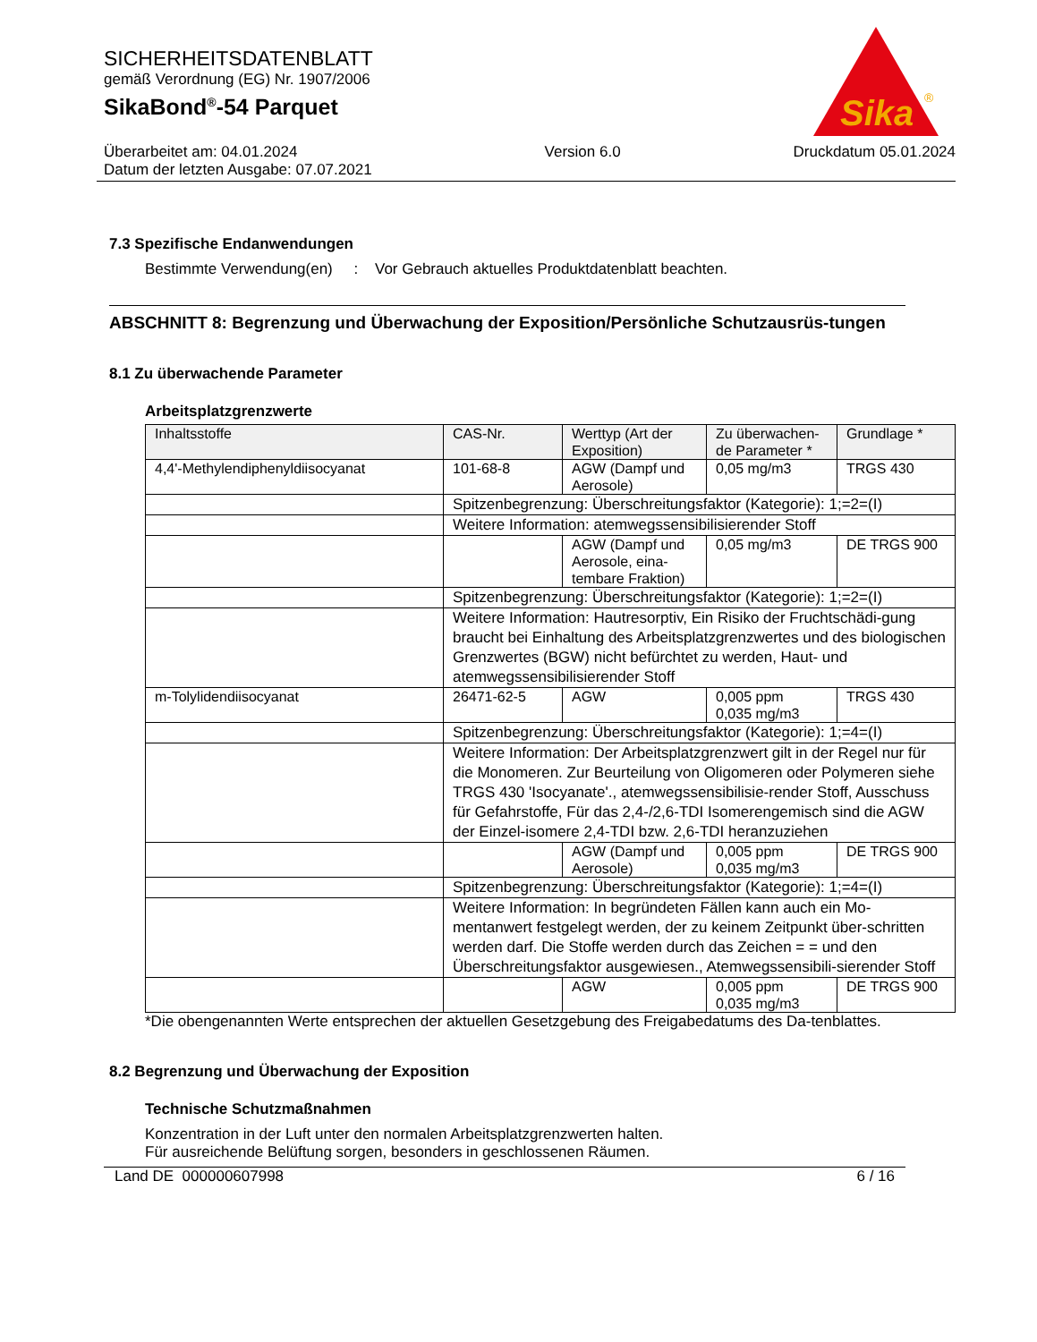Sika
®
SICHERHEITSDATENBLATT
gemäß Verordnung (EG) Nr. 1907/2006
SikaBond<sup>®</sup>-54 Parquet
Überarbeitet am: 04.01.2024
Datum der letzten Ausgabe: 07.07.2021 Version 6.0 Druckdatum 05.01.2024
7.3 Spezifische Endanwendungen
Bestimmte Verwendung(en) : Vor Gebrauch aktuelles Produktdatenblatt beachten.
ABSCHNITT 8: Begrenzung und Überwachung der Exposition/Persönliche Schutzausrüs-tungen
8.1 Zu überwachende Parameter
Arbeitsplatzgrenzwerte
| Inhaltsstoffe | CAS-Nr. | Werttyp (Art der Exposition) | Zu überwachen-de Parameter * | Grundlage * |
| --- | --- | --- | --- | --- |
| 4,4'-Methylendiphenyldiisocyanat | 101-68-8 | AGW (Dampf und Aerosole) | 0,05 mg/m3 | TRGS 430 |
| | Spitzenbegrenzung: Überschreitungsfaktor (Kategorie): 1;=2=(I) | | | |
| | Weitere Information: atemwegssensibilisierender Stoff | | | |
| | | AGW (Dampf und Aerosole, eina-tembare Fraktion) | 0,05 mg/m3 | DE TRGS 900 |
| | Spitzenbegrenzung: Überschreitungsfaktor (Kategorie): 1;=2=(I) | | | |
| | Weitere Information: Hautresorptiv, Ein Risiko der Fruchtschädi-gung braucht bei Einhaltung des Arbeitsplatzgrenzwertes und des biologischen Grenzwertes (BGW) nicht befürchtet zu werden, Haut- und atemwegssensibilisierender Stoff | | | |
| m-Tolylidendiisocyanat | 26471-62-5 | AGW | 0,005 ppm 0,035 mg/m3 | TRGS 430 |
| | Spitzenbegrenzung: Überschreitungsfaktor (Kategorie): 1;=4=(I) | | | |
| | Weitere Information: Der Arbeitsplatzgrenzwert gilt in der Regel nur für die Monomeren. Zur Beurteilung von Oligomeren oder Polymeren siehe TRGS 430 'Isocyanate'., atemwegssensibilisie-render Stoff, Ausschuss für Gefahrstoffe, Für das 2,4-/2,6-TDI Isomerengemisch sind die AGW der Einzel-isomere 2,4-TDI bzw. 2,6-TDI heranzuziehen | | | |
| | | AGW (Dampf und Aerosole) | 0,005 ppm 0,035 mg/m3 | DE TRGS 900 |
| | Spitzenbegrenzung: Überschreitungsfaktor (Kategorie): 1;=4=(I) | | | |
| | Weitere Information: In begründeten Fällen kann auch ein Mo-mentanwert festgelegt werden, der zu keinem Zeitpunkt über-schritten werden darf. Die Stoffe werden durch das Zeichen = = und den Überschreitungsfaktor ausgewiesen., Atemwegssensibili-sierender Stoff | | | |
| | | AGW | 0,005 ppm 0,035 mg/m3 | DE TRGS 900 |
*Die obengenannten Werte entsprechen der aktuellen Gesetzgebung des Freigabedatums des Da-tenblattes.
8.2 Begrenzung und Überwachung der Exposition
Technische Schutzmaßnahmen
Konzentration in der Luft unter den normalen Arbeitsplatzgrenzwerten halten.
Für ausreichende Belüftung sorgen, besonders in geschlossenen Räumen.
Land DE 000000607998 6 / 16